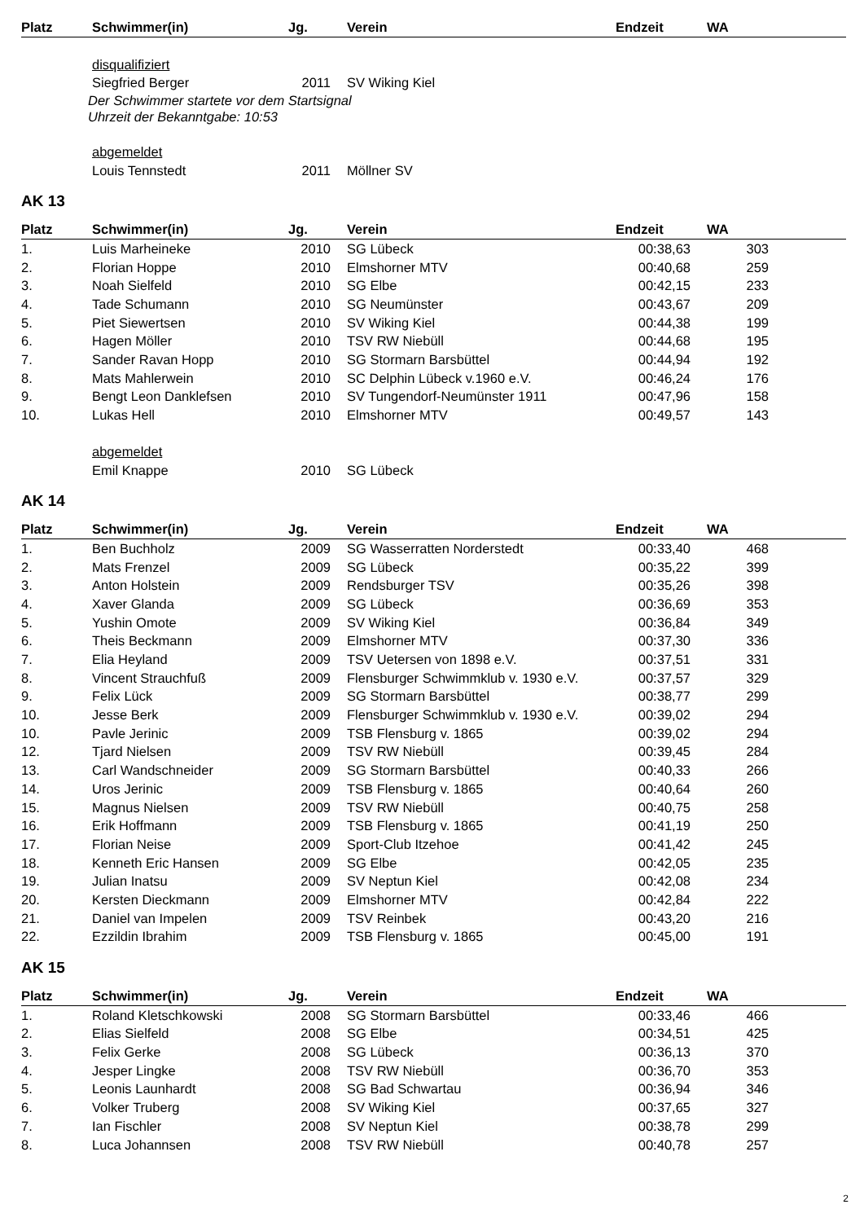| Platz | Schwimmer(in) | Jg. | Verein | Endzeit | WA |
| --- | --- | --- | --- | --- | --- |
| | disqualifiziert | | | | |
| | Siegfried Berger | 2011 | SV Wiking Kiel | | |
Der Schwimmer startete vor dem Startsignal
Uhrzeit der Bekanntgabe: 10:53
| | abgemeldet | | | | |
| | Louis Tennstedt | 2011 | Möllner SV | | |
AK 13
| Platz | Schwimmer(in) | Jg. | Verein | Endzeit | WA |
| --- | --- | --- | --- | --- | --- |
| 1. | Luis Marheineke | 2010 | SG Lübeck | 00:38,63 | 303 |
| 2. | Florian Hoppe | 2010 | Elmshorner MTV | 00:40,68 | 259 |
| 3. | Noah Sielfeld | 2010 | SG Elbe | 00:42,15 | 233 |
| 4. | Tade Schumann | 2010 | SG Neumünster | 00:43,67 | 209 |
| 5. | Piet Siewertsen | 2010 | SV Wiking Kiel | 00:44,38 | 199 |
| 6. | Hagen Möller | 2010 | TSV RW Niebüll | 00:44,68 | 195 |
| 7. | Sander Ravan Hopp | 2010 | SG Stormarn Barsbüttel | 00:44,94 | 192 |
| 8. | Mats Mahlerwein | 2010 | SC Delphin Lübeck v.1960 e.V. | 00:46,24 | 176 |
| 9. | Bengt Leon Danklefsen | 2010 | SV Tungendorf-Neumünster 1911 | 00:47,96 | 158 |
| 10. | Lukas Hell | 2010 | Elmshorner MTV | 00:49,57 | 143 |
| | abgemeldet | | | | |
| | Emil Knappe | 2010 | SG Lübeck | | |
AK 14
| Platz | Schwimmer(in) | Jg. | Verein | Endzeit | WA |
| --- | --- | --- | --- | --- | --- |
| 1. | Ben Buchholz | 2009 | SG Wasserratten Norderstedt | 00:33,40 | 468 |
| 2. | Mats Frenzel | 2009 | SG Lübeck | 00:35,22 | 399 |
| 3. | Anton Holstein | 2009 | Rendsburger TSV | 00:35,26 | 398 |
| 4. | Xaver Glanda | 2009 | SG Lübeck | 00:36,69 | 353 |
| 5. | Yushin Omote | 2009 | SV Wiking Kiel | 00:36,84 | 349 |
| 6. | Theis Beckmann | 2009 | Elmshorner MTV | 00:37,30 | 336 |
| 7. | Elia Heyland | 2009 | TSV Uetersen von 1898 e.V. | 00:37,51 | 331 |
| 8. | Vincent Strauchfuß | 2009 | Flensburger Schwimmklub v. 1930 e.V. | 00:37,57 | 329 |
| 9. | Felix Lück | 2009 | SG Stormarn Barsbüttel | 00:38,77 | 299 |
| 10. | Jesse Berk | 2009 | Flensburger Schwimmklub v. 1930 e.V. | 00:39,02 | 294 |
| 10. | Pavle Jerinic | 2009 | TSB Flensburg v. 1865 | 00:39,02 | 294 |
| 12. | Tjard Nielsen | 2009 | TSV RW Niebüll | 00:39,45 | 284 |
| 13. | Carl Wandschneider | 2009 | SG Stormarn Barsbüttel | 00:40,33 | 266 |
| 14. | Uros Jerinic | 2009 | TSB Flensburg v. 1865 | 00:40,64 | 260 |
| 15. | Magnus Nielsen | 2009 | TSV RW Niebüll | 00:40,75 | 258 |
| 16. | Erik Hoffmann | 2009 | TSB Flensburg v. 1865 | 00:41,19 | 250 |
| 17. | Florian Neise | 2009 | Sport-Club Itzehoe | 00:41,42 | 245 |
| 18. | Kenneth Eric Hansen | 2009 | SG Elbe | 00:42,05 | 235 |
| 19. | Julian Inatsu | 2009 | SV Neptun Kiel | 00:42,08 | 234 |
| 20. | Kersten Dieckmann | 2009 | Elmshorner MTV | 00:42,84 | 222 |
| 21. | Daniel van Impelen | 2009 | TSV Reinbek | 00:43,20 | 216 |
| 22. | Ezzildin Ibrahim | 2009 | TSB Flensburg v. 1865 | 00:45,00 | 191 |
AK 15
| Platz | Schwimmer(in) | Jg. | Verein | Endzeit | WA |
| --- | --- | --- | --- | --- | --- |
| 1. | Roland Kletschkowski | 2008 | SG Stormarn Barsbüttel | 00:33,46 | 466 |
| 2. | Elias Sielfeld | 2008 | SG Elbe | 00:34,51 | 425 |
| 3. | Felix Gerke | 2008 | SG Lübeck | 00:36,13 | 370 |
| 4. | Jesper Lingke | 2008 | TSV RW Niebüll | 00:36,70 | 353 |
| 5. | Leonis Launhardt | 2008 | SG Bad Schwartau | 00:36,94 | 346 |
| 6. | Volker Truberg | 2008 | SV Wiking Kiel | 00:37,65 | 327 |
| 7. | Ian Fischler | 2008 | SV Neptun Kiel | 00:38,78 | 299 |
| 8. | Luca Johannsen | 2008 | TSV RW Niebüll | 00:40,78 | 257 |
2